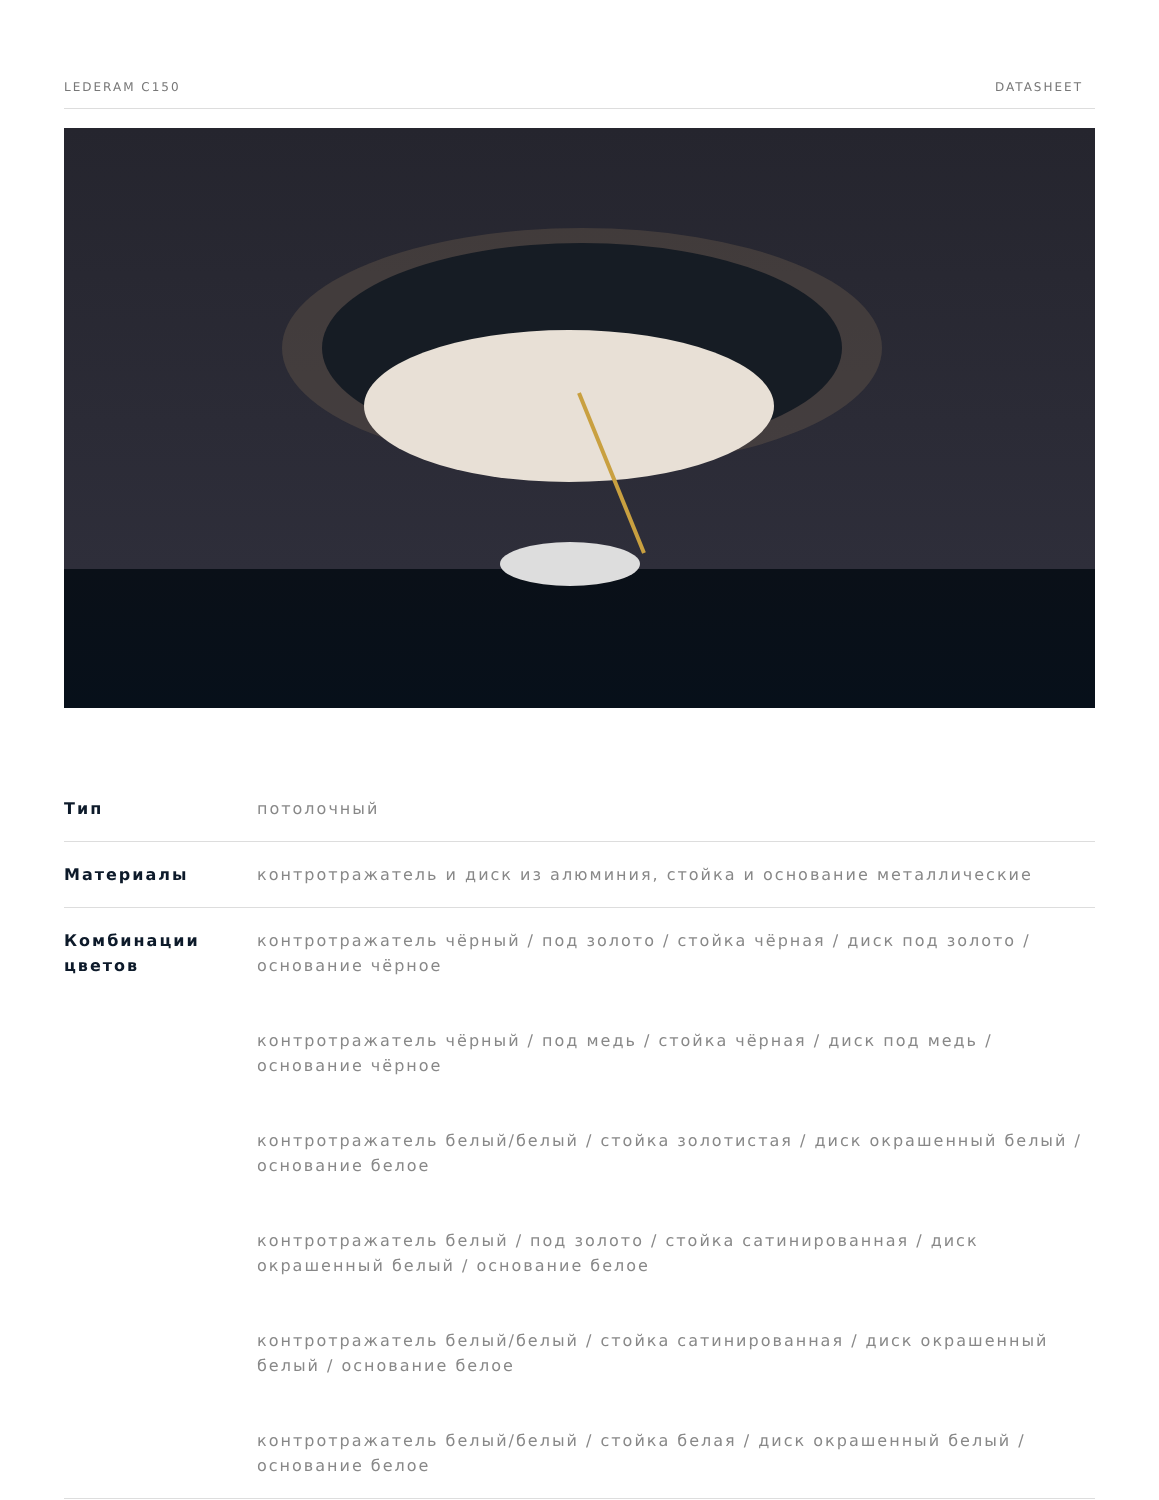LEDERAM C150 DATASHEET
| Тип | потолочный |
| Материалы | контротражатель и диск из алюминия, стойка и основание металлические |
| Комбинации цветов | контротражатель чёрный / под золото / стойка чёрная / диск под золото / основание чёрное контротражатель чёрный / под медь / стойка чёрная / диск под медь / основание чёрное контротражатель белый/белый / стойка золотистая / диск окрашенный белый / основание белое контротражатель белый / под золото / стойка сатинированная / диск окрашенный белый / основание белое контротражатель белый/белый / стойка сатинированная / диск окрашенный белый / основание белое контротражатель белый/белый / стойка белая / диск окрашенный белый / основание белое |